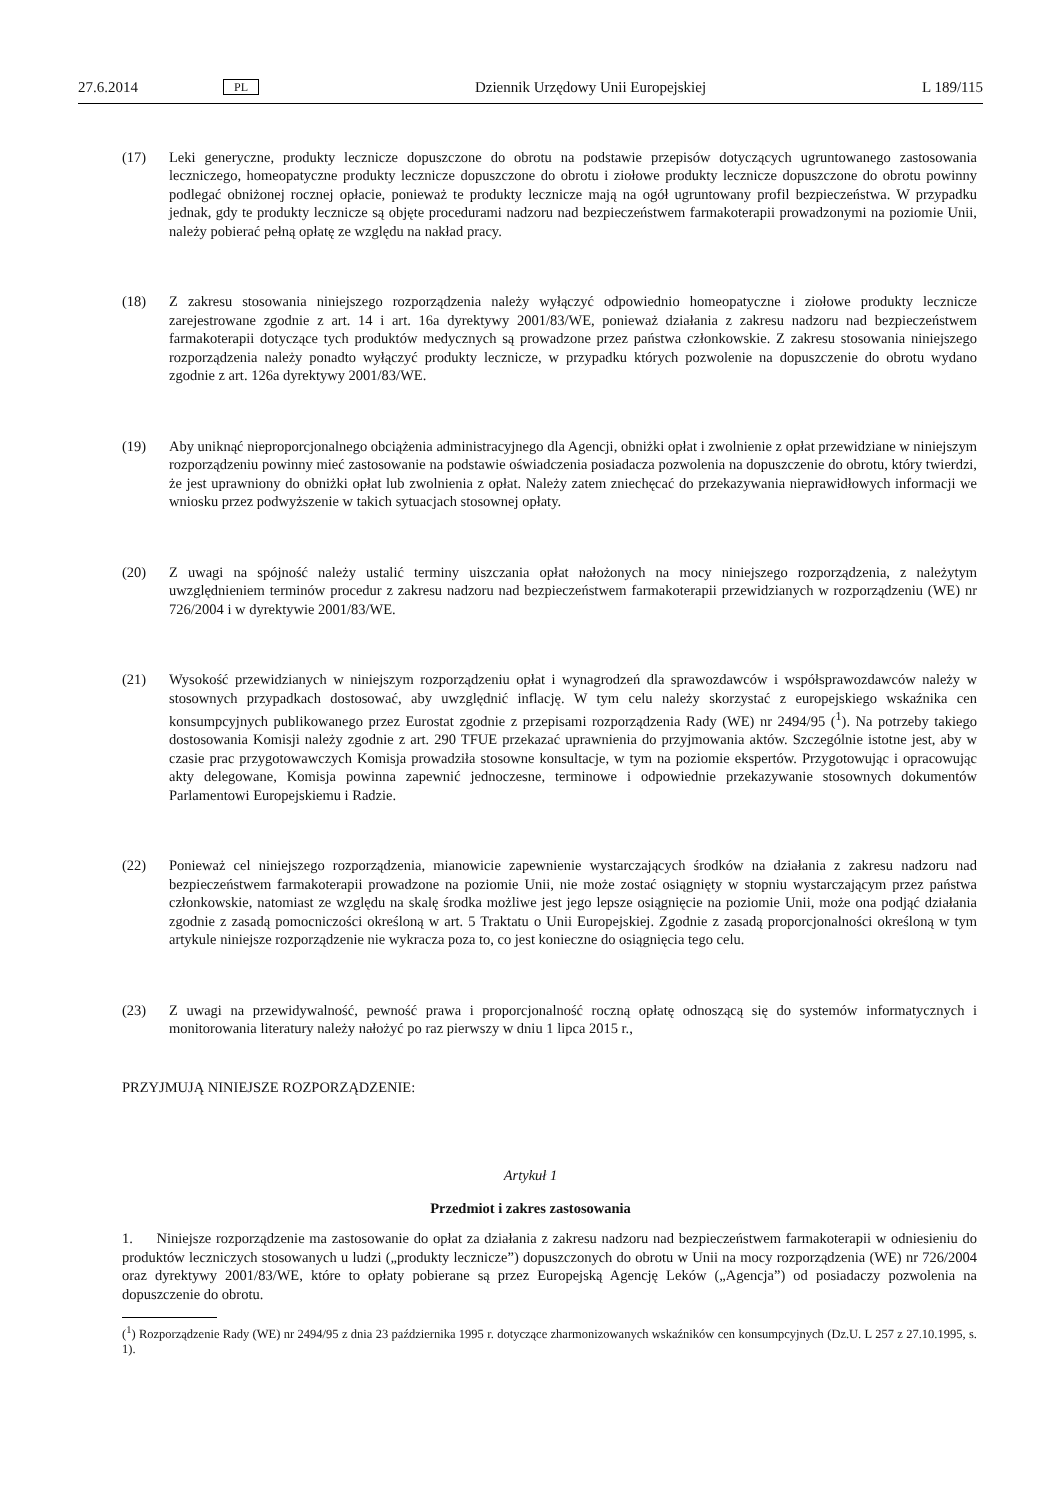27.6.2014 PL Dziennik Urzędowy Unii Europejskiej L 189/115
(17) Leki generyczne, produkty lecznicze dopuszczone do obrotu na podstawie przepisów dotyczących ugruntowanego zastosowania leczniczego, homeopatyczne produkty lecznicze dopuszczone do obrotu i ziołowe produkty lecznicze dopuszczone do obrotu powinny podlegać obniżonej rocznej opłacie, ponieważ te produkty lecznicze mają na ogół ugruntowany profil bezpieczeństwa. W przypadku jednak, gdy te produkty lecznicze są objęte procedurami nadzoru nad bezpieczeństwem farmakoterapii prowadzonymi na poziomie Unii, należy pobierać pełną opłatę ze względu na nakład pracy.
(18) Z zakresu stosowania niniejszego rozporządzenia należy wyłączyć odpowiednio homeopatyczne i ziołowe produkty lecznicze zarejestrowane zgodnie z art. 14 i art. 16a dyrektywy 2001/83/WE, ponieważ działania z zakresu nadzoru nad bezpieczeństwem farmakoterapii dotyczące tych produktów medycznych są prowadzone przez państwa członkowskie. Z zakresu stosowania niniejszego rozporządzenia należy ponadto wyłączyć produkty lecznicze, w przypadku których pozwolenie na dopuszczenie do obrotu wydano zgodnie z art. 126a dyrektywy 2001/83/WE.
(19) Aby uniknąć nieproporcjonalnego obciążenia administracyjnego dla Agencji, obniżki opłat i zwolnienie z opłat przewidziane w niniejszym rozporządzeniu powinny mieć zastosowanie na podstawie oświadczenia posiadacza pozwolenia na dopuszczenie do obrotu, który twierdzi, że jest uprawniony do obniżki opłat lub zwolnienia z opłat. Należy zatem zniechęcać do przekazywania nieprawidłowych informacji we wniosku przez podwyższenie w takich sytuacjach stosownej opłaty.
(20) Z uwagi na spójność należy ustalić terminy uiszczania opłat nałożonych na mocy niniejszego rozporządzenia, z należytym uwzględnieniem terminów procedur z zakresu nadzoru nad bezpieczeństwem farmakoterapii przewidzianych w rozporządzeniu (WE) nr 726/2004 i w dyrektywie 2001/83/WE.
(21) Wysokość przewidzianych w niniejszym rozporządzeniu opłat i wynagrodzeń dla sprawozdawców i współsprawozdawców należy w stosownych przypadkach dostosować, aby uwzględnić inflację. W tym celu należy skorzystać z europejskiego wskaźnika cen konsumpcyjnych publikowanego przez Eurostat zgodnie z przepisami rozporządzenia Rady (WE) nr 2494/95 (<sup>1</sup>). Na potrzeby takiego dostosowania Komisji należy zgodnie z art. 290 TFUE przekazać uprawnienia do przyjmowania aktów. Szczególnie istotne jest, aby w czasie prac przygotowawczych Komisja prowadziła stosowne konsultacje, w tym na poziomie ekspertów. Przygotowując i opracowując akty delegowane, Komisja powinna zapewnić jednoczesne, terminowe i odpowiednie przekazywanie stosownych dokumentów Parlamentowi Europejskiemu i Radzie.
(22) Ponieważ cel niniejszego rozporządzenia, mianowicie zapewnienie wystarczających środków na działania z zakresu nadzoru nad bezpieczeństwem farmakoterapii prowadzone na poziomie Unii, nie może zostać osiągnięty w stopniu wystarczającym przez państwa członkowskie, natomiast ze względu na skalę środka możliwe jest jego lepsze osiągnięcie na poziomie Unii, może ona podjąć działania zgodnie z zasadą pomocniczości określoną w art. 5 Traktatu o Unii Europejskiej. Zgodnie z zasadą proporcjonalności określoną w tym artykule niniejsze rozporządzenie nie wykracza poza to, co jest konieczne do osiągnięcia tego celu.
(23) Z uwagi na przewidywalność, pewność prawa i proporcjonalność roczną opłatę odnoszącą się do systemów informatycznych i monitorowania literatury należy nałożyć po raz pierwszy w dniu 1 lipca 2015 r.,
PRZYJMUJĄ NINIEJSZE ROZPORZĄDZENIE:
Artykuł 1
Przedmiot i zakres zastosowania
1. Niniejsze rozporządzenie ma zastosowanie do opłat za działania z zakresu nadzoru nad bezpieczeństwem farmakoterapii w odniesieniu do produktów leczniczych stosowanych u ludzi („produkty lecznicze”) dopuszczonych do obrotu w Unii na mocy rozporządzenia (WE) nr 726/2004 oraz dyrektywy 2001/83/WE, które to opłaty pobierane są przez Europejską Agencję Leków („Agencja”) od posiadaczy pozwolenia na dopuszczenie do obrotu.
(<sup>1</sup>) Rozporządzenie Rady (WE) nr 2494/95 z dnia 23 października 1995 r. dotyczące zharmonizowanych wskaźników cen konsumpcyjnych (Dz.U. L 257 z 27.10.1995, s. 1).